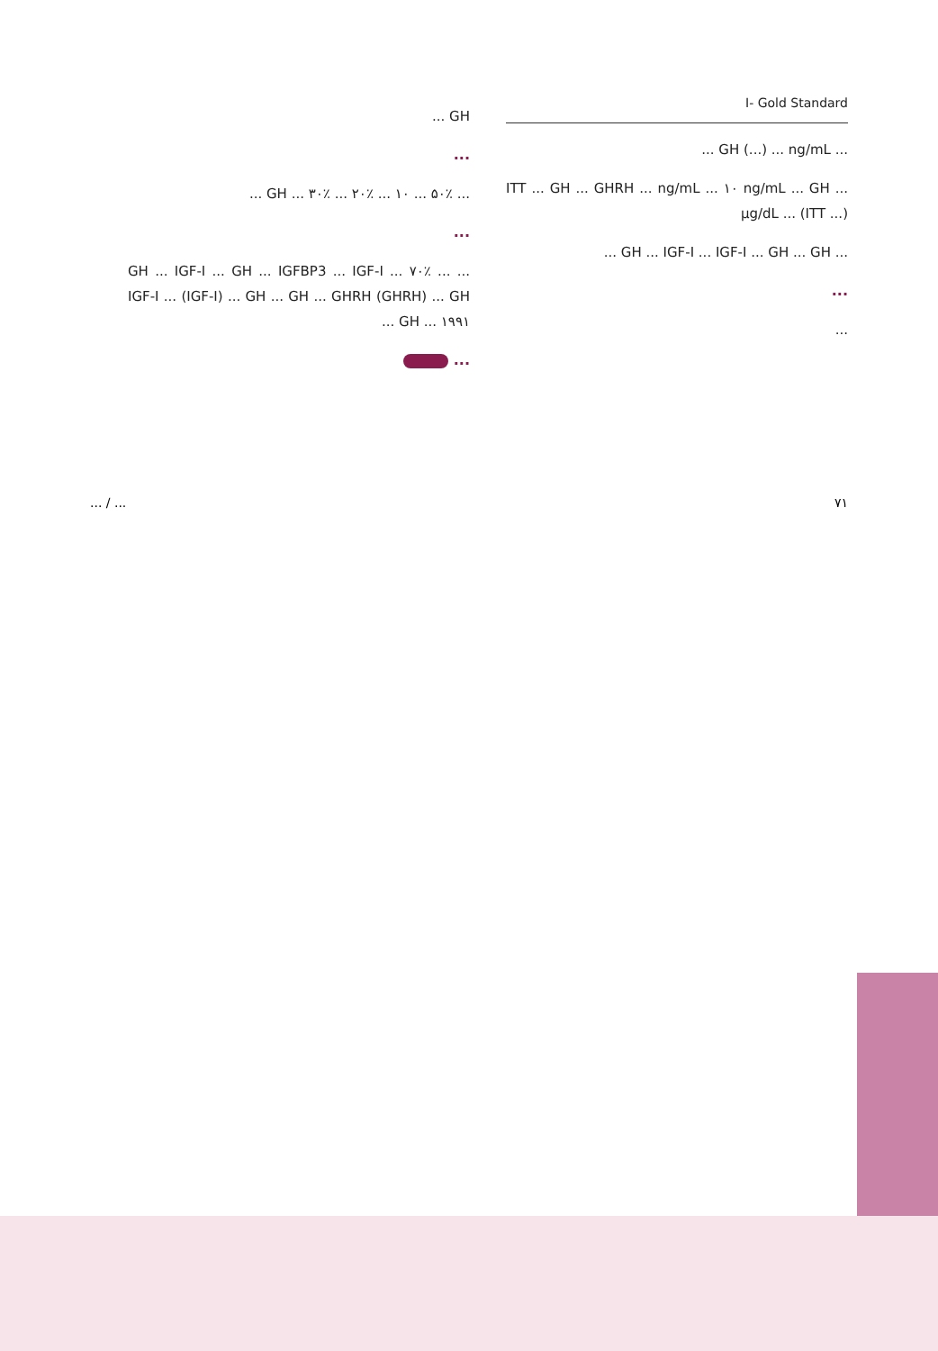I- Gold Standard
... GH (...) ... ng/mL ...
ITT ... GH ... GHRH ... ng/mL ... ۱۰ ng/mL ... GH ... µg/dL ... (ITT ...)
... GH ... IGF-I ... IGF-I ... GH ... GH ...
...
...
GH ...
...
... ۵۰٪ ... ۱۰ ... ۲۰٪ ... ۳۰٪ ... GH ...
...
... GH ... IGF-I ... GH ... IGFBP3 ... IGF-I ... ۷۰٪ ... IGF-I ... (IGF-I) ... GH ... GH ... GHRH (GHRH) ... GH ... GH ... ۱۹۹۱
...
۷۱... / ...